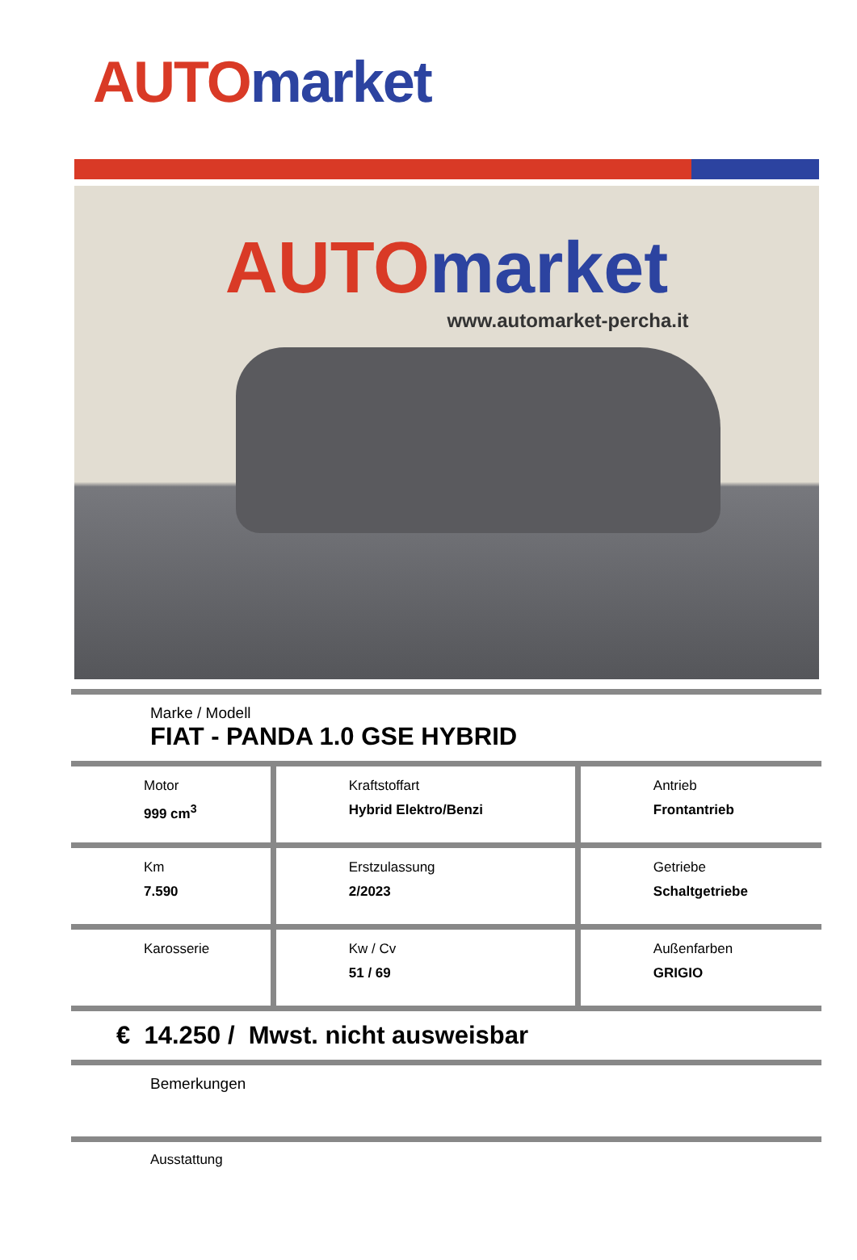AUTO market
AUTO market
www.automarket-percha.it
Marke / Modell
FIAT - PANDA 1.0 GSE HYBRID
| Motor 999 cm<sup>3</sup> | Kraftstoffart Hybrid Elektro/Benzi | Antrieb Frontantrieb |
| Km 7.590 | Erstzulassung 2/2023 | Getriebe Schaltgetriebe |
| Karosserie | Kw / Cv 51 / 69 | Außenfarben GRIGIO |
€ 14.250 / Mwst. nicht ausweisbar
Bemerkungen
Ausstattung